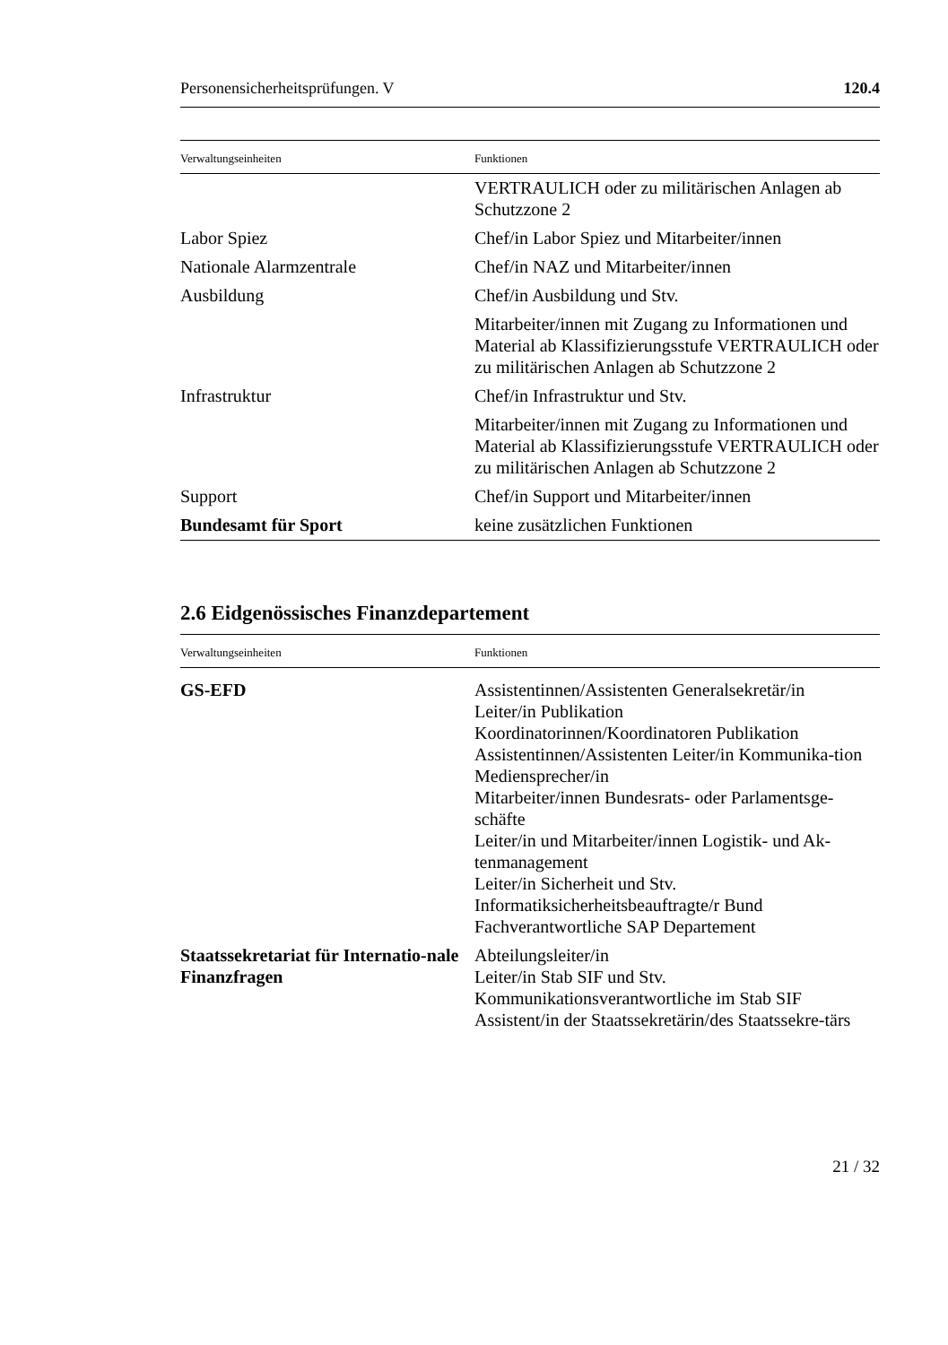Personensicherheitsprüfungen. V 120.4
| Verwaltungseinheiten | Funktionen |
| --- | --- |
| | VERTRAULICH oder zu militärischen Anlagen ab Schutzzone 2 |
| Labor Spiez | Chef/in Labor Spiez und Mitarbeiter/innen |
| Nationale Alarmzentrale | Chef/in NAZ und Mitarbeiter/innen |
| Ausbildung | Chef/in Ausbildung und Stv. |
| | Mitarbeiter/innen mit Zugang zu Informationen und Material ab Klassifizierungsstufe VERTRAULICH oder zu militärischen Anlagen ab Schutzzone 2 |
| Infrastruktur | Chef/in Infrastruktur und Stv. |
| | Mitarbeiter/innen mit Zugang zu Informationen und Material ab Klassifizierungsstufe VERTRAULICH oder zu militärischen Anlagen ab Schutzzone 2 |
| Support | Chef/in Support und Mitarbeiter/innen |
| Bundesamt für Sport | keine zusätzlichen Funktionen |
2.6 Eidgenössisches Finanzdepartement
| Verwaltungseinheiten | Funktionen |
| --- | --- |
| GS-EFD | Assistentinnen/Assistenten Generalsekretär/in Leiter/in Publikation Koordinatorinnen/Koordinatoren Publikation Assistentinnen/Assistenten Leiter/in Kommunika-tion Mediensprecher/in Mitarbeiter/innen Bundesrats- oder Parlamentsge-schäfte Leiter/in und Mitarbeiter/innen Logistik- und Ak-tenmanagement Leiter/in Sicherheit und Stv. Informatiksicherheitsbeauftragte/r Bund Fachverantwortliche SAP Departement |
| Staatssekretariat für Internatio-nale Finanzfragen | Abteilungsleiter/in Leiter/in Stab SIF und Stv. Kommunikationsverantwortliche im Stab SIF Assistent/in der Staatssekretärin/des Staatssekre-tärs |
21 / 32